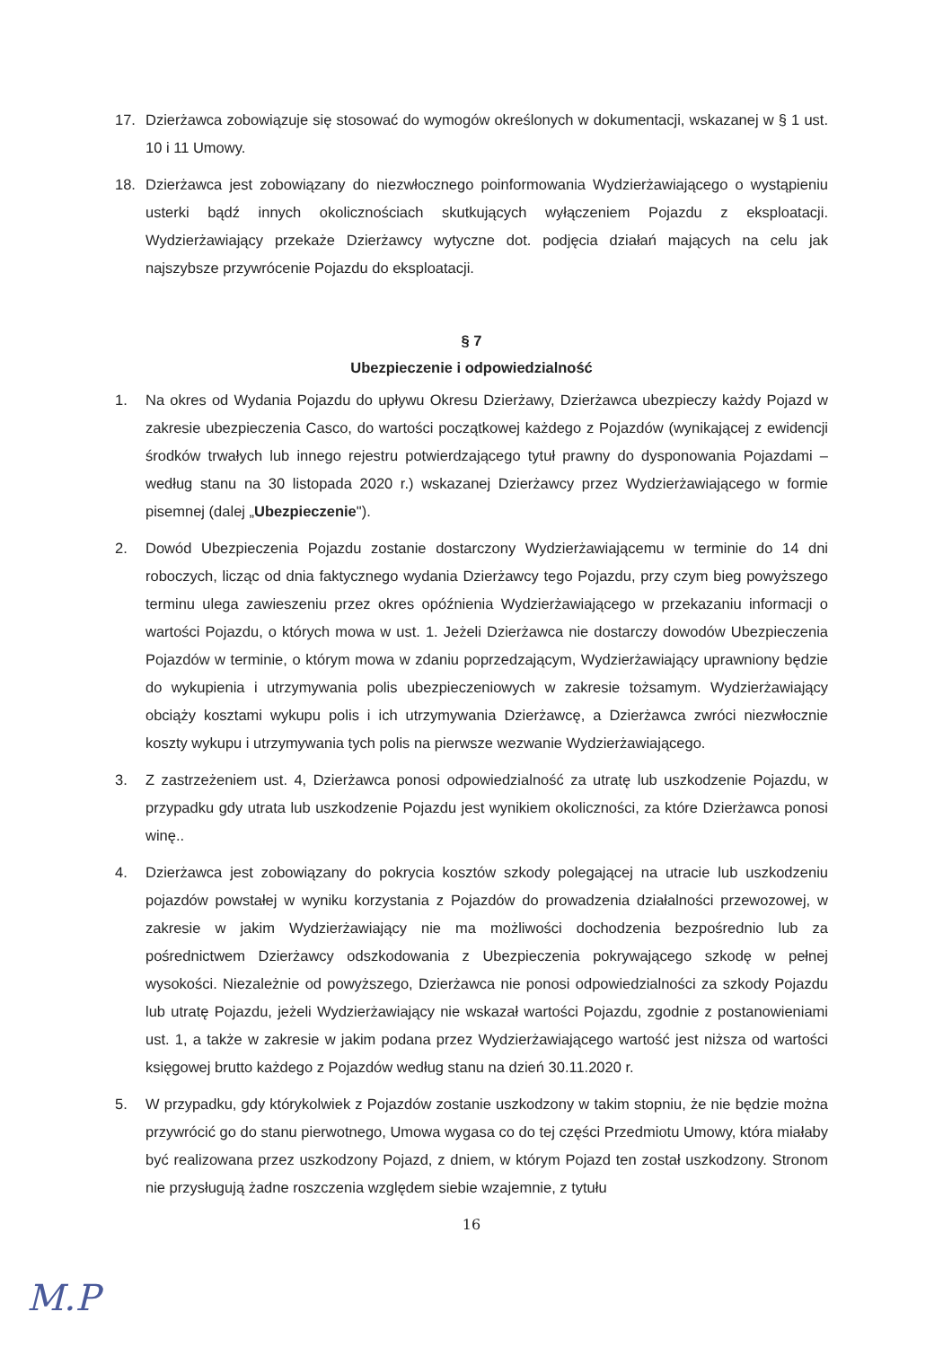17. Dzierżawca zobowiązuje się stosować do wymogów określonych w dokumentacji, wskazanej w § 1 ust. 10 i 11 Umowy.
18. Dzierżawca jest zobowiązany do niezwłocznego poinformowania Wydzierżawiającego o wystąpieniu usterki bądź innych okolicznościach skutkujących wyłączeniem Pojazdu z eksploatacji. Wydzierżawiający przekaże Dzierżawcy wytyczne dot. podjęcia działań mających na celu jak najszybsze przywrócenie Pojazdu do eksploatacji.
§ 7
Ubezpieczenie i odpowiedzialność
1. Na okres od Wydania Pojazdu do upływu Okresu Dzierżawy, Dzierżawca ubezpieczy każdy Pojazd w zakresie ubezpieczenia Casco, do wartości początkowej każdego z Pojazdów (wynikającej z ewidencji środków trwałych lub innego rejestru potwierdzającego tytuł prawny do dysponowania Pojazdami – według stanu na 30 listopada 2020 r.) wskazanej Dzierżawcy przez Wydzierżawiającego w formie pisemnej (dalej „Ubezpieczenie").
2. Dowód Ubezpieczenia Pojazdu zostanie dostarczony Wydzierżawiającemu w terminie do 14 dni roboczych, licząc od dnia faktycznego wydania Dzierżawcy tego Pojazdu, przy czym bieg powyższego terminu ulega zawieszeniu przez okres opóźnienia Wydzierżawiającego w przekazaniu informacji o wartości Pojazdu, o których mowa w ust. 1. Jeżeli Dzierżawca nie dostarczy dowodów Ubezpieczenia Pojazdów w terminie, o którym mowa w zdaniu poprzedzającym, Wydzierżawiający uprawniony będzie do wykupienia i utrzymywania polis ubezpieczeniowych w zakresie tożsamym. Wydzierżawiający obciąży kosztami wykupu polis i ich utrzymywania Dzierżawcę, a Dzierżawca zwróci niezwłocznie koszty wykupu i utrzymywania tych polis na pierwsze wezwanie Wydzierżawiającego.
3. Z zastrzeżeniem ust. 4, Dzierżawca ponosi odpowiedzialność za utratę lub uszkodzenie Pojazdu, w przypadku gdy utrata lub uszkodzenie Pojazdu jest wynikiem okoliczności, za które Dzierżawca ponosi winę..
4. Dzierżawca jest zobowiązany do pokrycia kosztów szkody polegającej na utracie lub uszkodzeniu pojazdów powstałej w wyniku korzystania z Pojazdów do prowadzenia działalności przewozowej, w zakresie w jakim Wydzierżawiający nie ma możliwości dochodzenia bezpośrednio lub za pośrednictwem Dzierżawcy odszkodowania z Ubezpieczenia pokrywającego szkodę w pełnej wysokości. Niezależnie od powyższego, Dzierżawca nie ponosi odpowiedzialności za szkody Pojazdu lub utratę Pojazdu, jeżeli Wydzierżawiający nie wskazał wartości Pojazdu, zgodnie z postanowieniami ust. 1, a także w zakresie w jakim podana przez Wydzierżawiającego wartość jest niższa od wartości księgowej brutto każdego z Pojazdów według stanu na dzień 30.11.2020 r.
5. W przypadku, gdy którykolwiek z Pojazdów zostanie uszkodzony w takim stopniu, że nie będzie można przywrócić go do stanu pierwotnego, Umowa wygasa co do tej części Przedmiotu Umowy, która miałaby być realizowana przez uszkodzony Pojazd, z dniem, w którym Pojazd ten został uszkodzony. Stronom nie przysługują żadne roszczenia względem siebie wzajemnie, z tytułu
16
M.P